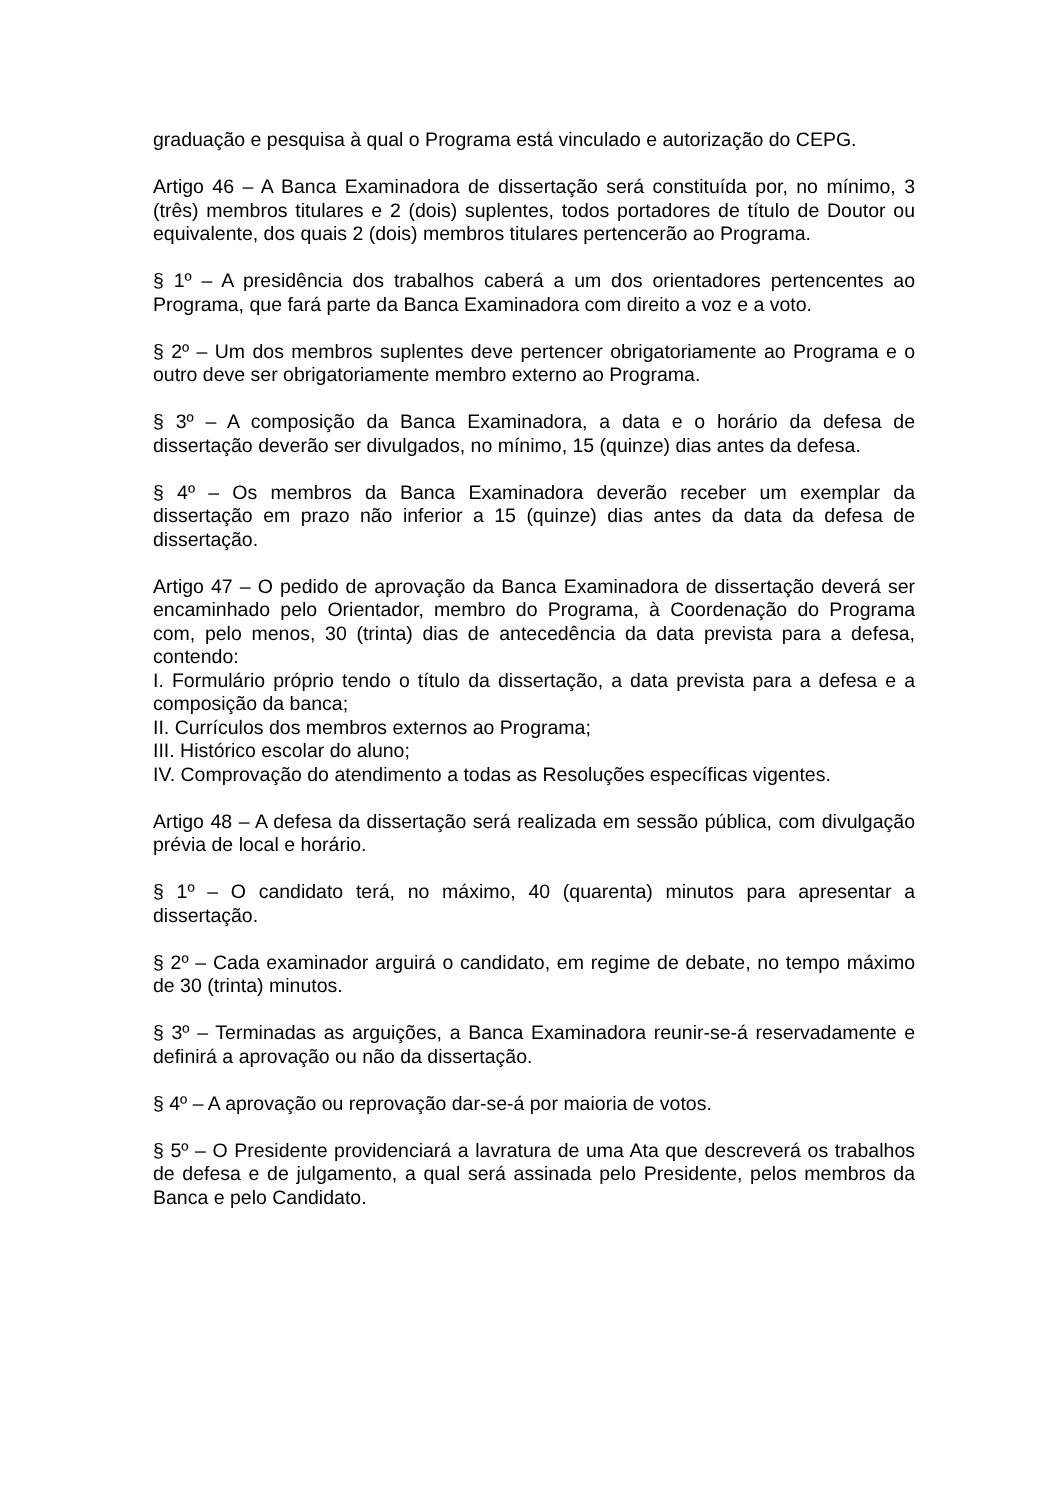graduação e pesquisa à qual o Programa está vinculado e autorização do CEPG.
Artigo 46 – A Banca Examinadora de dissertação será constituída por, no mínimo, 3 (três) membros titulares e 2 (dois) suplentes, todos portadores de título de Doutor ou equivalente, dos quais 2 (dois) membros titulares pertencerão ao Programa.
§ 1º – A presidência dos trabalhos caberá a um dos orientadores pertencentes ao Programa, que fará parte da Banca Examinadora com direito a voz e a voto.
§ 2º – Um dos membros suplentes deve pertencer obrigatoriamente ao Programa e o outro deve ser obrigatoriamente membro externo ao Programa.
§ 3º – A composição da Banca Examinadora, a data e o horário da defesa de dissertação deverão ser divulgados, no mínimo, 15 (quinze) dias antes da defesa.
§ 4º – Os membros da Banca Examinadora deverão receber um exemplar da dissertação em prazo não inferior a 15 (quinze) dias antes da data da defesa de dissertação.
Artigo 47 – O pedido de aprovação da Banca Examinadora de dissertação deverá ser encaminhado pelo Orientador, membro do Programa, à Coordenação do Programa com, pelo menos, 30 (trinta) dias de antecedência da data prevista para a defesa, contendo:
I. Formulário próprio tendo o título da dissertação, a data prevista para a defesa e a composição da banca;
II. Currículos dos membros externos ao Programa;
III. Histórico escolar do aluno;
IV. Comprovação do atendimento a todas as Resoluções específicas vigentes.
Artigo 48 – A defesa da dissertação será realizada em sessão pública, com divulgação prévia de local e horário.
§ 1º – O candidato terá, no máximo, 40 (quarenta) minutos para apresentar a dissertação.
§ 2º – Cada examinador arguirá o candidato, em regime de debate, no tempo máximo de 30 (trinta) minutos.
§ 3º – Terminadas as arguições, a Banca Examinadora reunir-se-á reservadamente e definirá a aprovação ou não da dissertação.
§ 4º – A aprovação ou reprovação dar-se-á por maioria de votos.
§ 5º – O Presidente providenciará a lavratura de uma Ata que descreverá os trabalhos de defesa e de julgamento, a qual será assinada pelo Presidente, pelos membros da Banca e pelo Candidato.